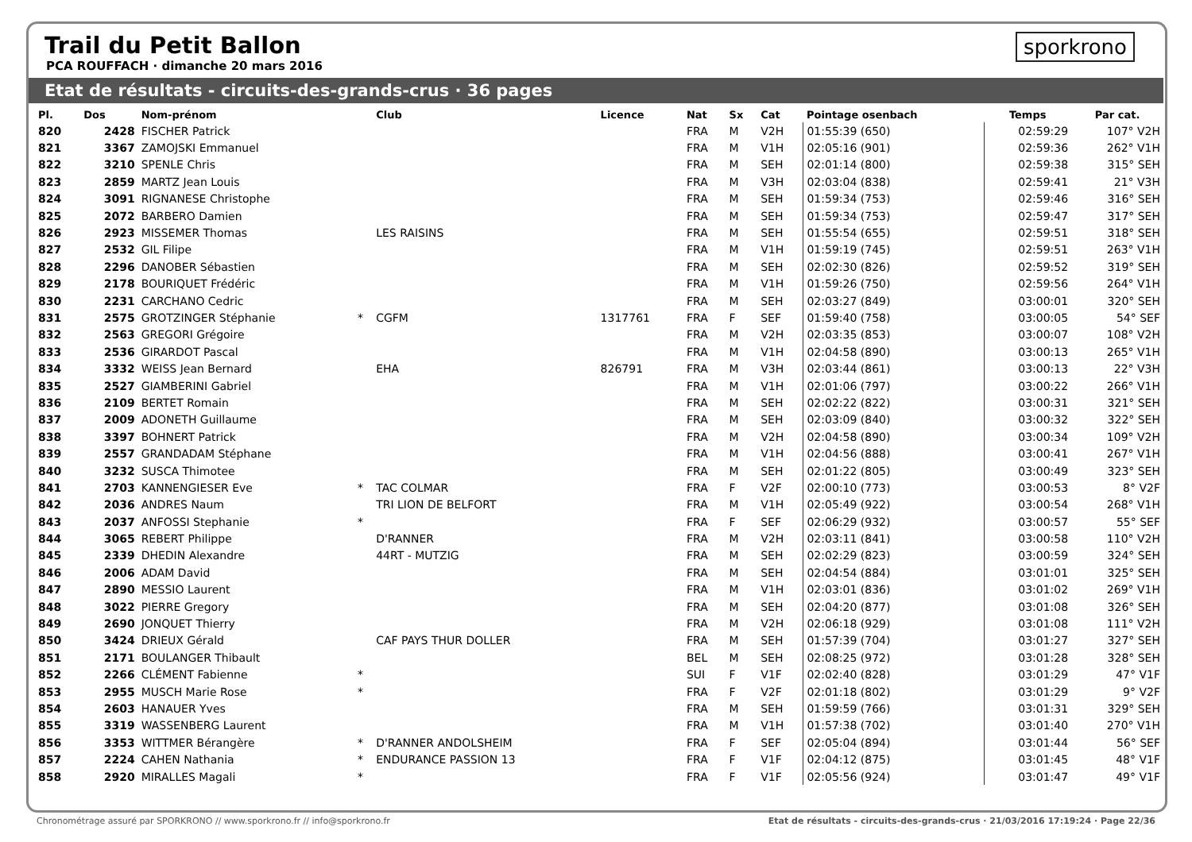Trail du Petit Ballon
PCA ROUFFACH · dimanche 20 mars 2016
sporkrono
Etat de résultats - circuits-des-grands-crus · 36 pages
| Pl. | Dos | Nom-prénom | | Club | Licence | Nat | Sx | Cat | Pointage osenbach | Temps | Par cat. |
| --- | --- | --- | --- | --- | --- | --- | --- | --- | --- | --- | --- |
| 820 | 2428 | FISCHER Patrick | | | | FRA | M | V2H | 01:55:39 (650) | 02:59:29 | 107° V2H |
| 821 | 3367 | ZAMOJSKI Emmanuel | | | | FRA | M | V1H | 02:05:16 (901) | 02:59:36 | 262° V1H |
| 822 | 3210 | SPENLE Chris | | | | FRA | M | SEH | 02:01:14 (800) | 02:59:38 | 315° SEH |
| 823 | 2859 | MARTZ Jean Louis | | | | FRA | M | V3H | 02:03:04 (838) | 02:59:41 | 21° V3H |
| 824 | 3091 | RIGNANESE Christophe | | | | FRA | M | SEH | 01:59:34 (753) | 02:59:46 | 316° SEH |
| 825 | 2072 | BARBERO Damien | | | | FRA | M | SEH | 01:59:34 (753) | 02:59:47 | 317° SEH |
| 826 | 2923 | MISSEMER Thomas | | LES RAISINS | | FRA | M | SEH | 01:55:54 (655) | 02:59:51 | 318° SEH |
| 827 | 2532 | GIL Filipe | | | | FRA | M | V1H | 01:59:19 (745) | 02:59:51 | 263° V1H |
| 828 | 2296 | DANOBER Sébastien | | | | FRA | M | SEH | 02:02:30 (826) | 02:59:52 | 319° SEH |
| 829 | 2178 | BOURIQUET Frédéric | | | | FRA | M | V1H | 01:59:26 (750) | 02:59:56 | 264° V1H |
| 830 | 2231 | CARCHANO Cedric | | | | FRA | M | SEH | 02:03:27 (849) | 03:00:01 | 320° SEH |
| 831 | 2575 | GROTZINGER Stéphanie | * | CGFM | 1317761 | FRA | F | SEF | 01:59:40 (758) | 03:00:05 | 54° SEF |
| 832 | 2563 | GREGORI Grégoire | | | | FRA | M | V2H | 02:03:35 (853) | 03:00:07 | 108° V2H |
| 833 | 2536 | GIRARDOT Pascal | | | | FRA | M | V1H | 02:04:58 (890) | 03:00:13 | 265° V1H |
| 834 | 3332 | WEISS Jean Bernard | | EHA | 826791 | FRA | M | V3H | 02:03:44 (861) | 03:00:13 | 22° V3H |
| 835 | 2527 | GIAMBERINI Gabriel | | | | FRA | M | V1H | 02:01:06 (797) | 03:00:22 | 266° V1H |
| 836 | 2109 | BERTET Romain | | | | FRA | M | SEH | 02:02:22 (822) | 03:00:31 | 321° SEH |
| 837 | 2009 | ADONETH Guillaume | | | | FRA | M | SEH | 02:03:09 (840) | 03:00:32 | 322° SEH |
| 838 | 3397 | BOHNERT Patrick | | | | FRA | M | V2H | 02:04:58 (890) | 03:00:34 | 109° V2H |
| 839 | 2557 | GRANDADAM Stéphane | | | | FRA | M | V1H | 02:04:56 (888) | 03:00:41 | 267° V1H |
| 840 | 3232 | SUSCA Thimotee | | | | FRA | M | SEH | 02:01:22 (805) | 03:00:49 | 323° SEH |
| 841 | 2703 | KANNENGIESER Eve | * | TAC COLMAR | | FRA | F | V2F | 02:00:10 (773) | 03:00:53 | 8° V2F |
| 842 | 2036 | ANDRES Naum | | TRI LION DE BELFORT | | FRA | M | V1H | 02:05:49 (922) | 03:00:54 | 268° V1H |
| 843 | 2037 | ANFOSSI Stephanie | * | | | FRA | F | SEF | 02:06:29 (932) | 03:00:57 | 55° SEF |
| 844 | 3065 | REBERT Philippe | | D'RANNER | | FRA | M | V2H | 02:03:11 (841) | 03:00:58 | 110° V2H |
| 845 | 2339 | DHEDIN Alexandre | | 44RT - MUTZIG | | FRA | M | SEH | 02:02:29 (823) | 03:00:59 | 324° SEH |
| 846 | 2006 | ADAM David | | | | FRA | M | SEH | 02:04:54 (884) | 03:01:01 | 325° SEH |
| 847 | 2890 | MESSIO Laurent | | | | FRA | M | V1H | 02:03:01 (836) | 03:01:02 | 269° V1H |
| 848 | 3022 | PIERRE Gregory | | | | FRA | M | SEH | 02:04:20 (877) | 03:01:08 | 326° SEH |
| 849 | 2690 | JONQUET Thierry | | | | FRA | M | V2H | 02:06:18 (929) | 03:01:08 | 111° V2H |
| 850 | 3424 | DRIEUX Gérald | | CAF PAYS THUR DOLLER | | FRA | M | SEH | 01:57:39 (704) | 03:01:27 | 327° SEH |
| 851 | 2171 | BOULANGER Thibault | | | | BEL | M | SEH | 02:08:25 (972) | 03:01:28 | 328° SEH |
| 852 | 2266 | CLÉMENT Fabienne | * | | | SUI | F | V1F | 02:02:40 (828) | 03:01:29 | 47° V1F |
| 853 | 2955 | MUSCH Marie Rose | * | | | FRA | F | V2F | 02:01:18 (802) | 03:01:29 | 9° V2F |
| 854 | 2603 | HANAUER Yves | | | | FRA | M | SEH | 01:59:59 (766) | 03:01:31 | 329° SEH |
| 855 | 3319 | WASSENBERG Laurent | | | | FRA | M | V1H | 01:57:38 (702) | 03:01:40 | 270° V1H |
| 856 | 3353 | WITTMER Bérangère | * | D'RANNER ANDOLSHEIM | | FRA | F | SEF | 02:05:04 (894) | 03:01:44 | 56° SEF |
| 857 | 2224 | CAHEN Nathania | * | ENDURANCE PASSION 13 | | FRA | F | V1F | 02:04:12 (875) | 03:01:45 | 48° V1F |
| 858 | 2920 | MIRALLES Magali | * | | | FRA | F | V1F | 02:05:56 (924) | 03:01:47 | 49° V1F |
Chronométrage assuré par SPORKRONO // www.sporkrono.fr // info@sporkrono.fr Etat de résultats - circuits-des-grands-crus · 21/03/2016 17:19:24 · Page 22/36